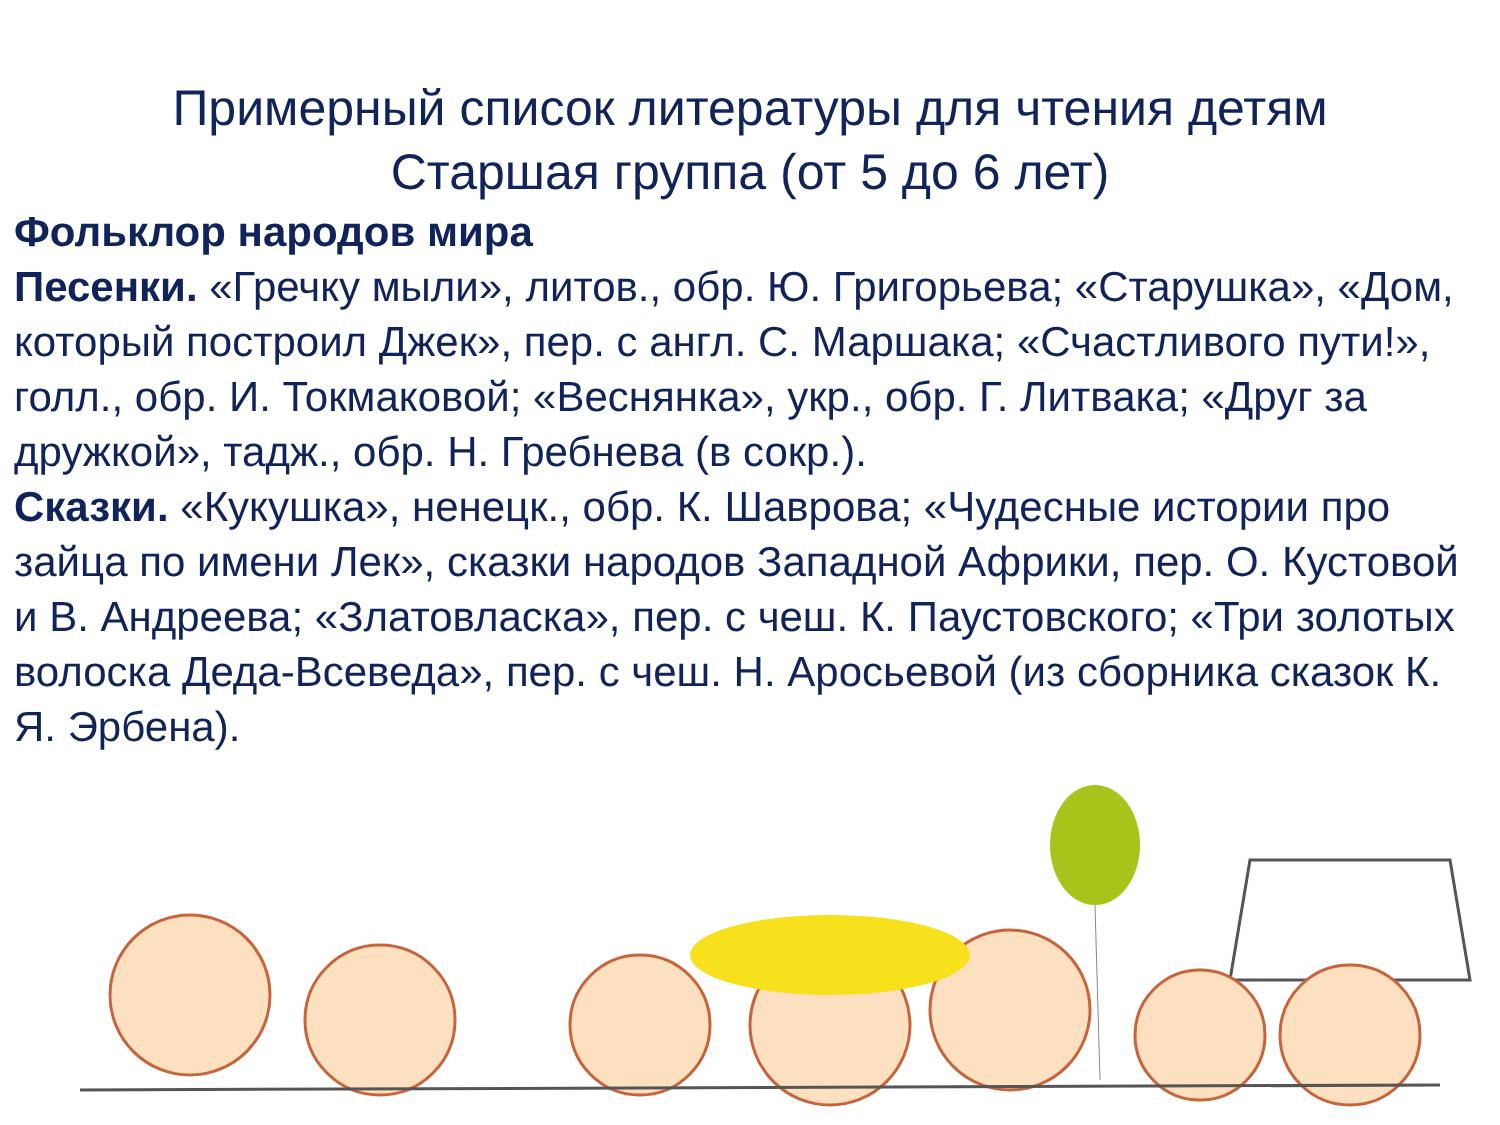Примерный список литературы для чтения детям
Старшая группа (от 5 до 6 лет)
Фольклор народов мира
Песенки. «Гречку мыли», литов., обр. Ю. Григорьева; «Старушка», «Дом, который построил Джек», пер. с англ. С. Маршака; «Счастливого пути!», голл., обр. И. Токмаковой; «Веснянка», укр., обр. Г. Литвака; «Друг за дружкой», тадж., обр. Н. Гребнева (в сокр.).
Сказки. «Кукушка», ненецк., обр. К. Шаврова; «Чудесные истории про зайца по имени Лек», сказки народов Западной Африки, пер. О. Кустовой и В. Андреева; «Златовласка», пер. с чеш. К. Паустовского; «Три золотых волоска Деда-Всеведа», пер. с чеш. Н. Аросьевой (из сборника сказок К. Я. Эрбена).